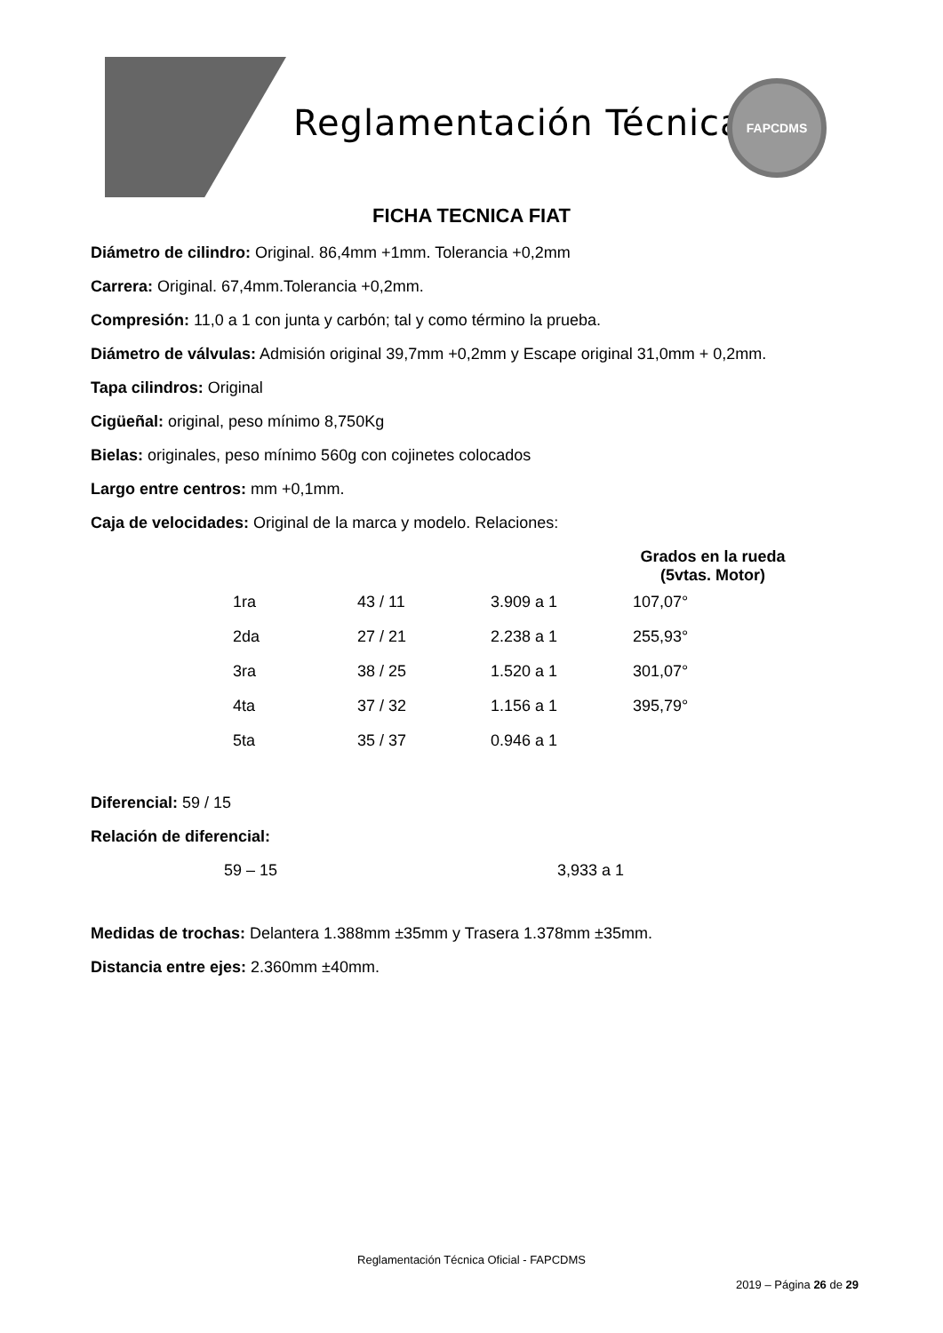Reglamentación Técnica
FAPCDMS
FICHA TECNICA FIAT
Diámetro de cilindro: Original. 86,4mm +1mm. Tolerancia +0,2mm
Carrera: Original. 67,4mm.Tolerancia +0,2mm.
Compresión: 11,0 a 1 con junta y carbón; tal y como término la prueba.
Diámetro de válvulas: Admisión original 39,7mm +0,2mm y Escape original 31,0mm + 0,2mm.
Tapa cilindros: Original
Cigüeñal: original, peso mínimo 8,750Kg
Bielas: originales, peso mínimo 560g con cojinetes colocados
Largo entre centros: mm +0,1mm.
Caja de velocidades: Original de la marca y modelo. Relaciones:
| | | | Grados en la rueda (5vtas. Motor) |
| --- | --- | --- | --- |
| 1ra | 43 / 11 | 3.909 a 1 | 107,07° |
| 2da | 27 / 21 | 2.238 a 1 | 255,93° |
| 3ra | 38 / 25 | 1.520 a 1 | 301,07° |
| 4ta | 37 / 32 | 1.156 a 1 | 395,79° |
| 5ta | 35 / 37 | 0.946 a 1 | |
Diferencial: 59 / 15
Relación de diferencial:
59 – 15 3,933 a 1
Medidas de trochas: Delantera 1.388mm ±35mm y Trasera 1.378mm ±35mm.
Distancia entre ejes: 2.360mm ±40mm.
Reglamentación Técnica Oficial - FAPCDMS
2019 – Página 26 de 29